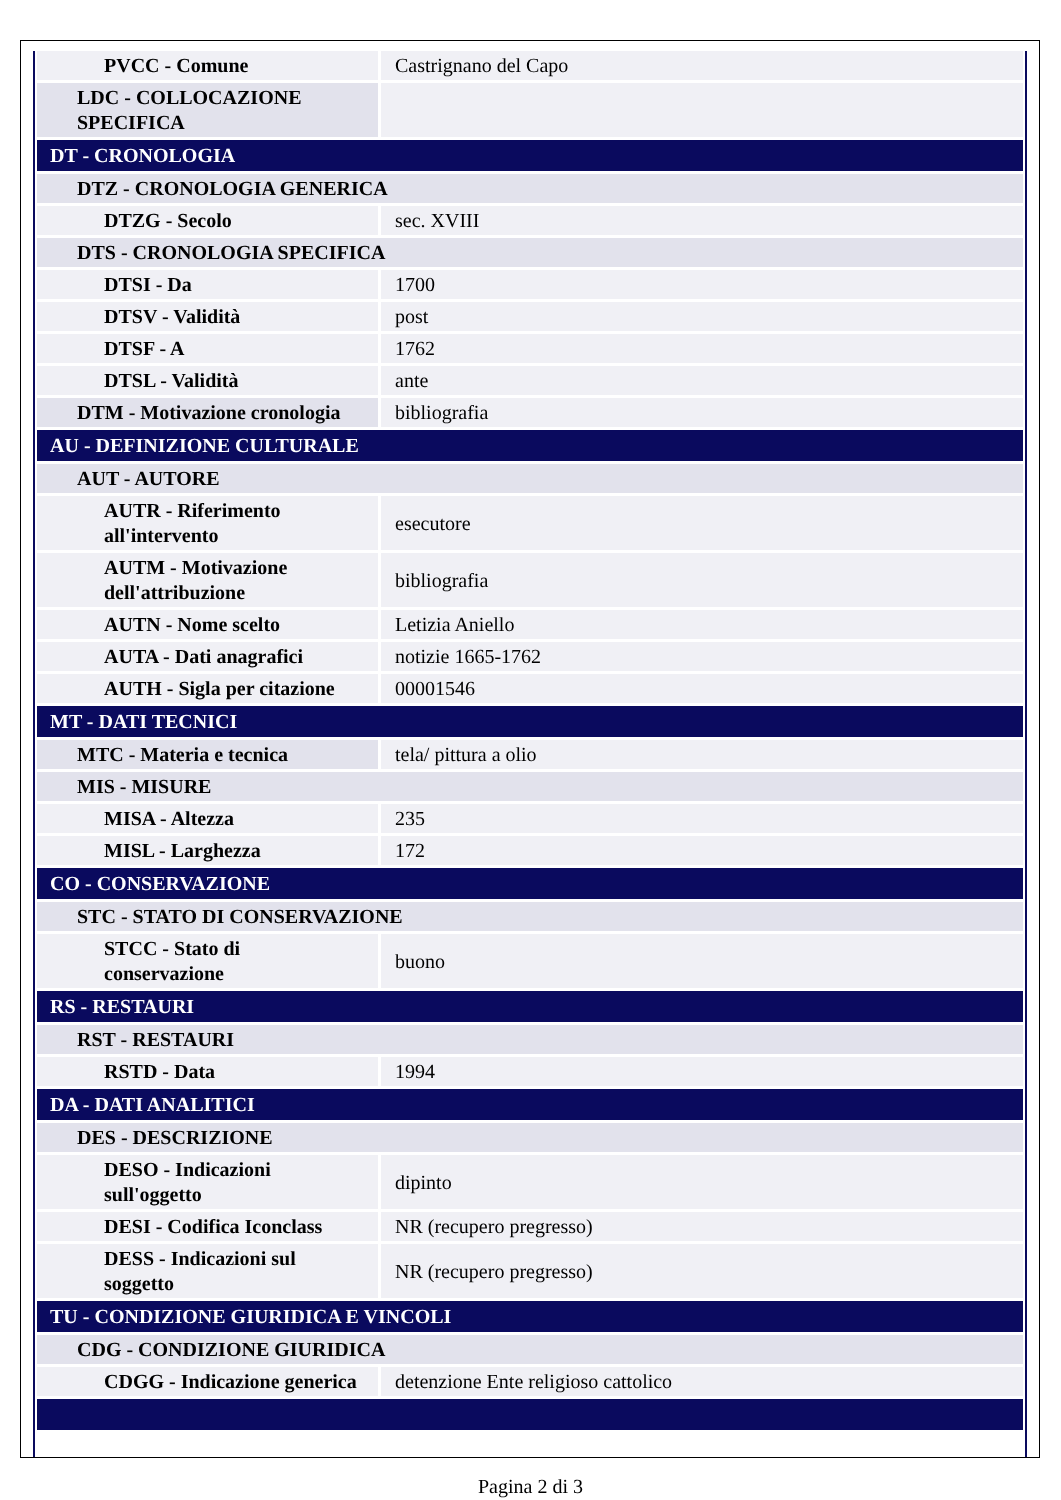| PVCC - Comune | Castrignano del Capo |
| LDC - COLLOCAZIONE SPECIFICA | |
| DT - CRONOLOGIA | |
| DTZ - CRONOLOGIA GENERICA | |
| DTZG - Secolo | sec. XVIII |
| DTS - CRONOLOGIA SPECIFICA | |
| DTSI - Da | 1700 |
| DTSV - Validità | post |
| DTSF - A | 1762 |
| DTSL - Validità | ante |
| DTM - Motivazione cronologia | bibliografia |
| AU - DEFINIZIONE CULTURALE | |
| AUT - AUTORE | |
| AUTR - Riferimento all'intervento | esecutore |
| AUTM - Motivazione dell'attribuzione | bibliografia |
| AUTN - Nome scelto | Letizia Aniello |
| AUTA - Dati anagrafici | notizie 1665-1762 |
| AUTH - Sigla per citazione | 00001546 |
| MT - DATI TECNICI | |
| MTC - Materia e tecnica | tela/ pittura a olio |
| MIS - MISURE | |
| MISA - Altezza | 235 |
| MISL - Larghezza | 172 |
| CO - CONSERVAZIONE | |
| STC - STATO DI CONSERVAZIONE | |
| STCC - Stato di conservazione | buono |
| RS - RESTAURI | |
| RST - RESTAURI | |
| RSTD - Data | 1994 |
| DA - DATI ANALITICI | |
| DES - DESCRIZIONE | |
| DESO - Indicazioni sull'oggetto | dipinto |
| DESI - Codifica Iconclass | NR (recupero pregresso) |
| DESS - Indicazioni sul soggetto | NR (recupero pregresso) |
| TU - CONDIZIONE GIURIDICA E VINCOLI | |
| CDG - CONDIZIONE GIURIDICA | |
| CDGG - Indicazione generica | detenzione Ente religioso cattolico |
Pagina 2 di 3